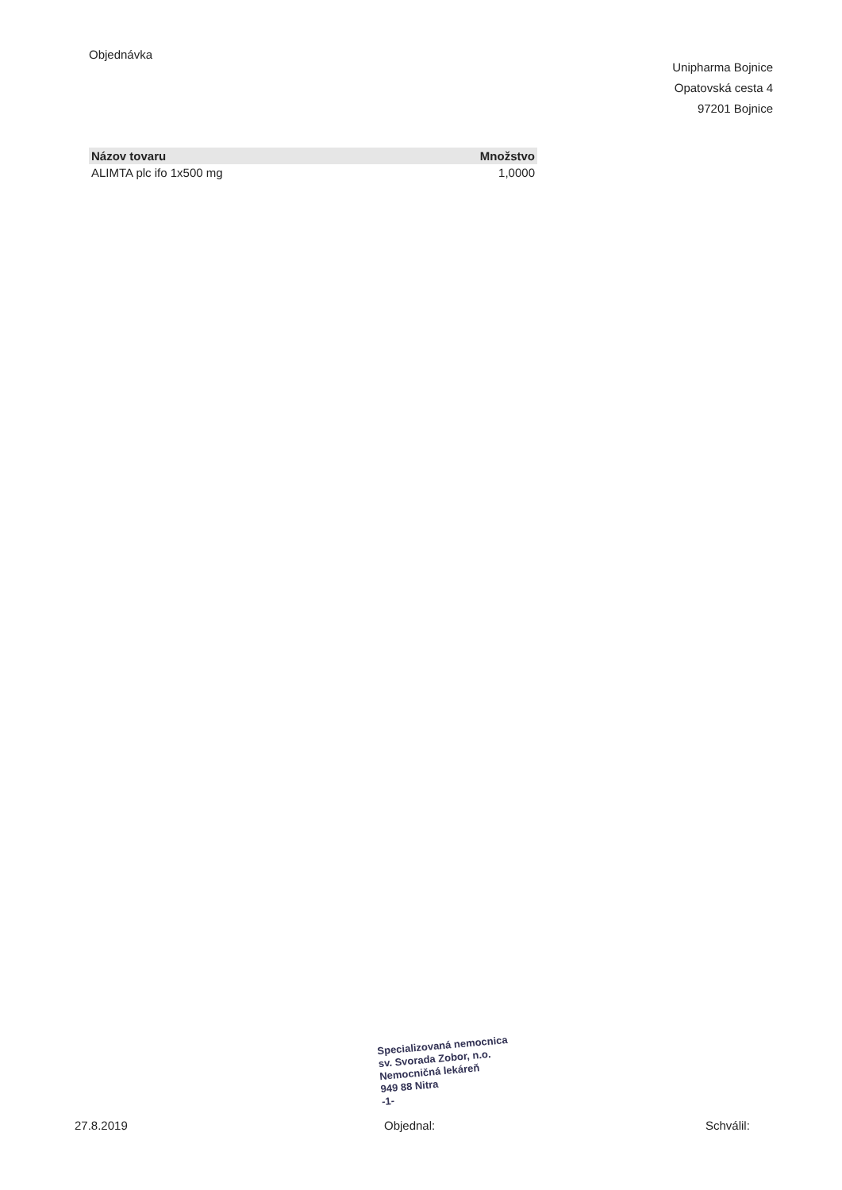Objednávka
Unipharma Bojnice
Opatovská cesta 4
97201 Bojnice
| Názov tovaru | Množstvo |
| --- | --- |
| ALIMTA plc ifo 1x500 mg | 1,0000 |
Specializovaná nemocnica
sv. Svorada Zobor, n.o.
Nemocničná lekáreň
949 88 Nitra
-1-
27.8.2019 Objednal: Schválil: